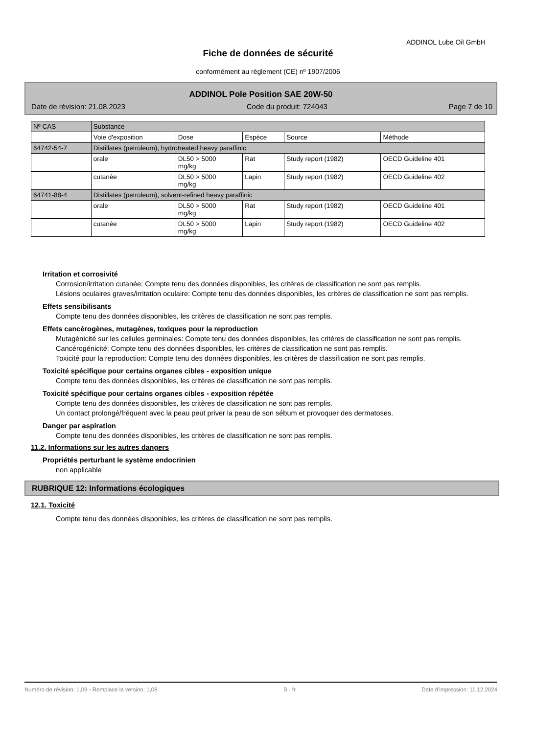ADDINOL Lube Oil GmbH
Fiche de données de sécurité
conformément au règlement (CE) nº 1907/2006
ADDINOL Pole Position SAE 20W-50
Date de révision: 21.08.2023 Code du produit: 724043 Page 7 de 10
| Nº CAS | Substance | | | | |
| --- | --- | --- | --- | --- | --- |
| | Voie d'exposition | Dose | Espèce | Source | Méthode |
| 64742-54-7 | Distillates (petroleum), hydrotreated heavy paraffinic | | | | |
| | orale | DL50 > 5000 mg/kg | Rat | Study report (1982) | OECD Guideline 401 |
| | cutanée | DL50 > 5000 mg/kg | Lapin | Study report (1982) | OECD Guideline 402 |
| 64741-88-4 | Distillates (petroleum), solvent-refined heavy paraffinic | | | | |
| | orale | DL50 > 5000 mg/kg | Rat | Study report (1982) | OECD Guideline 401 |
| | cutanée | DL50 > 5000 mg/kg | Lapin | Study report (1982) | OECD Guideline 402 |
Irritation et corrosivité
Corrosion/irritation cutanée: Compte tenu des données disponibles, les critères de classification ne sont pas remplis.
Lésions oculaires graves/irritation oculaire: Compte tenu des données disponibles, les critères de classification ne sont pas remplis.
Effets sensibilisants
Compte tenu des données disponibles, les critères de classification ne sont pas remplis.
Effets cancérogènes, mutagènes, toxiques pour la reproduction
Mutagénicité sur les cellules germinales: Compte tenu des données disponibles, les critères de classification ne sont pas remplis.
Cancérogénicité: Compte tenu des données disponibles, les critères de classification ne sont pas remplis.
Toxicité pour la reproduction: Compte tenu des données disponibles, les critères de classification ne sont pas remplis.
Toxicité spécifique pour certains organes cibles - exposition unique
Compte tenu des données disponibles, les critères de classification ne sont pas remplis.
Toxicité spécifique pour certains organes cibles - exposition répétée
Compte tenu des données disponibles, les critères de classification ne sont pas remplis.
Un contact prolongé/fréquent avec la peau peut priver la peau de son sébum et provoquer des dermatoses.
Danger par aspiration
Compte tenu des données disponibles, les critères de classification ne sont pas remplis.
11.2. Informations sur les autres dangers
Propriétés perturbant le système endocrinien
non applicable
RUBRIQUE 12: Informations écologiques
12.1. Toxicité
Compte tenu des données disponibles, les critères de classification ne sont pas remplis.
Numéro de révision: 1,09 - Remplace la version: 1,08 B - fr Date d'impression: 11.12.2024